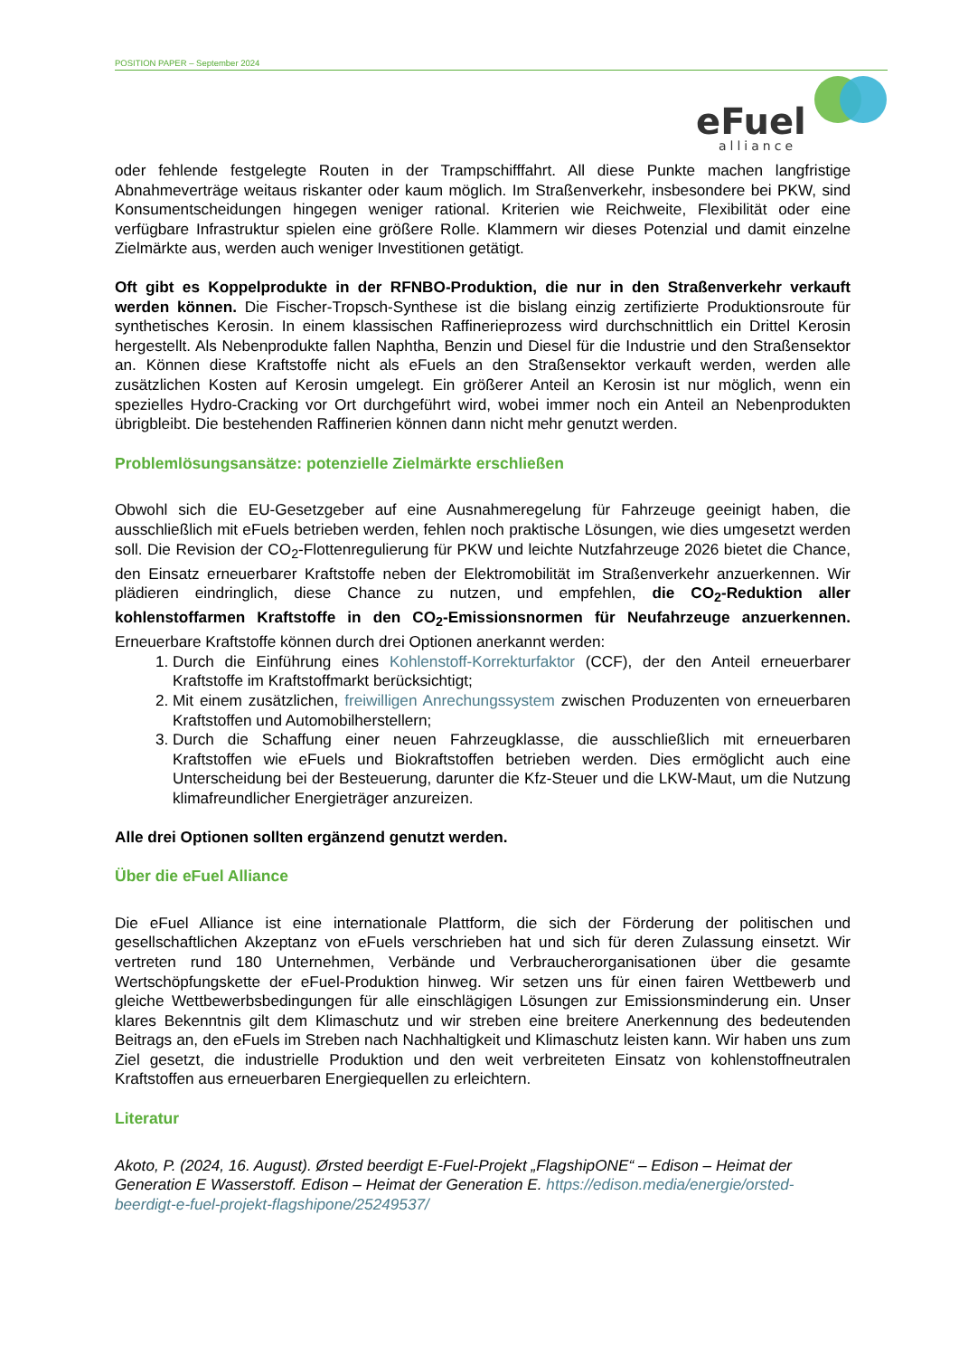POSITION PAPER – September 2024
eFuel
alliance
oder fehlende festgelegte Routen in der Trampschifffahrt. All diese Punkte machen langfristige Abnahmeverträge weitaus riskanter oder kaum möglich. Im Straßenverkehr, insbesondere bei PKW, sind Konsumentscheidungen hingegen weniger rational. Kriterien wie Reichweite, Flexibilität oder eine verfügbare Infrastruktur spielen eine größere Rolle. Klammern wir dieses Potenzial und damit einzelne Zielmärkte aus, werden auch weniger Investitionen getätigt.
Oft gibt es Koppelprodukte in der RFNBO-Produktion, die nur in den Straßenverkehr verkauft werden können. Die Fischer-Tropsch-Synthese ist die bislang einzig zertifizierte Produktionsroute für synthetisches Kerosin. In einem klassischen Raffinerieprozess wird durchschnittlich ein Drittel Kerosin hergestellt. Als Nebenprodukte fallen Naphtha, Benzin und Diesel für die Industrie und den Straßensektor an. Können diese Kraftstoffe nicht als eFuels an den Straßensektor verkauft werden, werden alle zusätzlichen Kosten auf Kerosin umgelegt. Ein größerer Anteil an Kerosin ist nur möglich, wenn ein spezielles Hydro-Cracking vor Ort durchgeführt wird, wobei immer noch ein Anteil an Nebenprodukten übrigbleibt. Die bestehenden Raffinerien können dann nicht mehr genutzt werden.
Problemlösungsansätze: potenzielle Zielmärkte erschließen
Obwohl sich die EU-Gesetzgeber auf eine Ausnahmeregelung für Fahrzeuge geeinigt haben, die ausschließlich mit eFuels betrieben werden, fehlen noch praktische Lösungen, wie dies umgesetzt werden soll. Die Revision der CO<sub>2</sub>-Flottenregulierung für PKW und leichte Nutzfahrzeuge 2026 bietet die Chance, den Einsatz erneuerbarer Kraftstoffe neben der Elektromobilität im Straßenverkehr anzuerkennen. Wir plädieren eindringlich, diese Chance zu nutzen, und empfehlen, die CO<sub>2</sub>-Reduktion aller kohlenstoffarmen Kraftstoffe in den CO<sub>2</sub>-Emissionsnormen für Neufahrzeuge anzuerkennen. Erneuerbare Kraftstoffe können durch drei Optionen anerkannt werden:
1. Durch die Einführung eines Kohlenstoff-Korrekturfaktor (CCF), der den Anteil erneuerbarer Kraftstoffe im Kraftstoffmarkt berücksichtigt;
2. Mit einem zusätzlichen, freiwilligen Anrechungssystem zwischen Produzenten von erneuerbaren Kraftstoffen und Automobilherstellern;
3. Durch die Schaffung einer neuen Fahrzeugklasse, die ausschließlich mit erneuerbaren Kraftstoffen wie eFuels und Biokraftstoffen betrieben werden. Dies ermöglicht auch eine Unterscheidung bei der Besteuerung, darunter die Kfz-Steuer und die LKW-Maut, um die Nutzung klimafreundlicher Energieträger anzureizen.
Alle drei Optionen sollten ergänzend genutzt werden.
Über die eFuel Alliance
Die eFuel Alliance ist eine internationale Plattform, die sich der Förderung der politischen und gesellschaftlichen Akzeptanz von eFuels verschrieben hat und sich für deren Zulassung einsetzt. Wir vertreten rund 180 Unternehmen, Verbände und Verbraucherorganisationen über die gesamte Wertschöpfungskette der eFuel-Produktion hinweg. Wir setzen uns für einen fairen Wettbewerb und gleiche Wettbewerbsbedingungen für alle einschlägigen Lösungen zur Emissionsminderung ein. Unser klares Bekenntnis gilt dem Klimaschutz und wir streben eine breitere Anerkennung des bedeutenden Beitrags an, den eFuels im Streben nach Nachhaltigkeit und Klimaschutz leisten kann. Wir haben uns zum Ziel gesetzt, die industrielle Produktion und den weit verbreiteten Einsatz von kohlenstoffneutralen Kraftstoffen aus erneuerbaren Energiequellen zu erleichtern.
Literatur
Akoto, P. (2024, 16. August). Ørsted beerdigt E-Fuel-Projekt „FlagshipONE“ – Edison – Heimat der Generation E Wasserstoff. Edison – Heimat der Generation E. https://edison.media/energie/orsted-beerdigt-e-fuel-projekt-flagshipone/25249537/